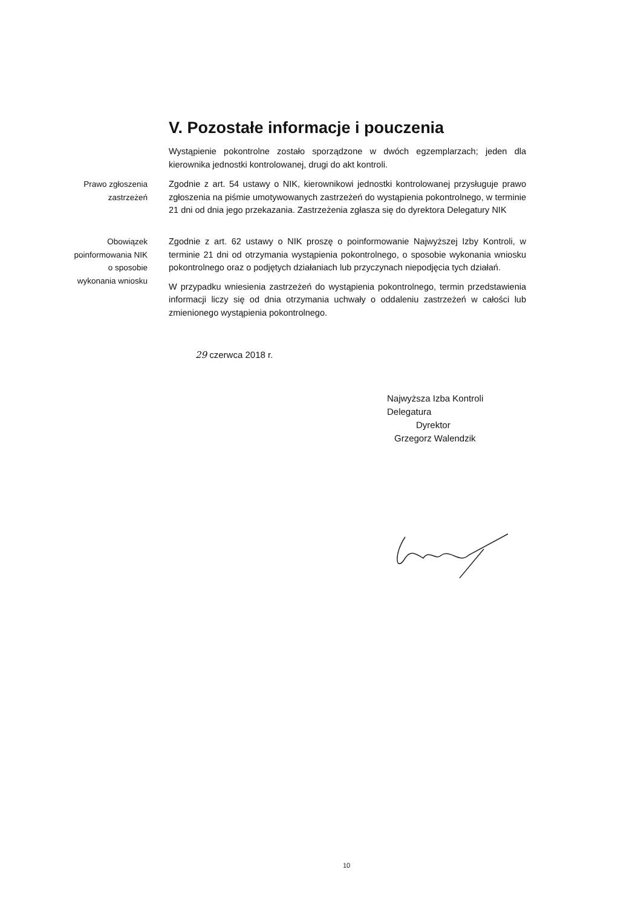V. Pozostałe informacje i pouczenia
Wystąpienie pokontrolne zostało sporządzone w dwóch egzemplarzach; jeden dla kierownika jednostki kontrolowanej, drugi do akt kontroli.
Prawo zgłoszenia zastrzeżeń
Zgodnie z art. 54 ustawy o NIK, kierownikowi jednostki kontrolowanej przysługuje prawo zgłoszenia na piśmie umotywowanych zastrzeżeń do wystąpienia pokontrolnego, w terminie 21 dni od dnia jego przekazania. Zastrzeżenia zgłasza się do dyrektora Delegatury NIK
Obowiązek poinformowania NIK o sposobie wykonania wniosku
Zgodnie z art. 62 ustawy o NIK proszę o poinformowanie Najwyższej Izby Kontroli, w terminie 21 dni od otrzymania wystąpienia pokontrolnego, o sposobie wykonania wniosku pokontrolnego oraz o podjętych działaniach lub przyczynach niepodjęcia tych działań.
W przypadku wniesienia zastrzeżeń do wystąpienia pokontrolnego, termin przedstawienia informacji liczy się od dnia otrzymania uchwały o oddaleniu zastrzeżeń w całości lub zmienionego wystąpienia pokontrolnego.
29 czerwca 2018 r.
Najwyższa Izba Kontroli
Delegatura
Dyrektor
Grzegorz Walendzik
10